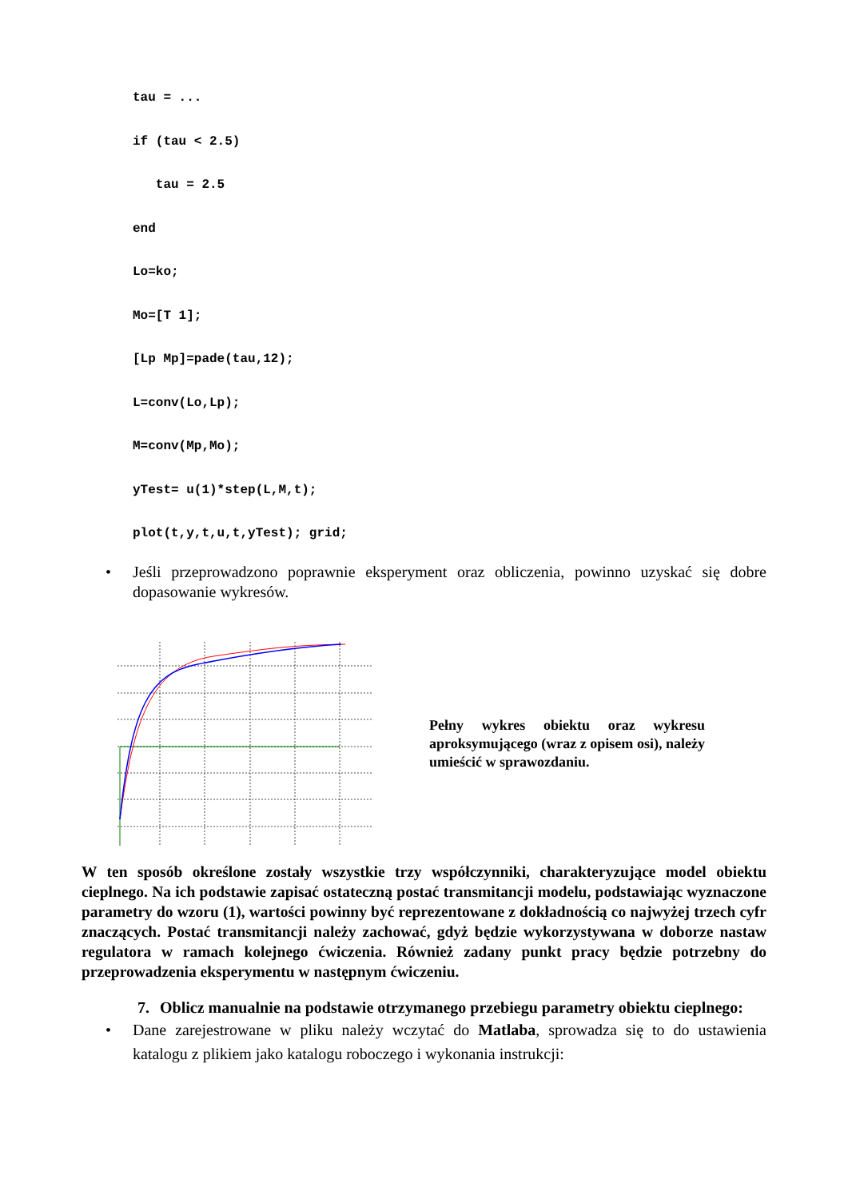tau = ...
if (tau < 2.5)
   tau = 2.5
end
Lo=ko;
Mo=[T 1];
[Lp Mp]=pade(tau,12);
L=conv(Lo,Lp);
M=conv(Mp,Mo);
yTest= u(1)*step(L,M,t);
plot(t,y,t,u,t,yTest); grid;
• Jeśli przeprowadzono poprawnie eksperyment oraz obliczenia, powinno uzyskać się dobre dopasowanie wykresów.
Pełny wykres obiektu oraz wykresu aproksymującego (wraz z opisem osi), należy umieścić w sprawozdaniu.
W ten sposób określone zostały wszystkie trzy współczynniki, charakteryzujące model obiektu cieplnego. Na ich podstawie zapisać ostateczną postać transmitancji modelu, podstawiając wyznaczone parametry do wzoru (1), wartości powinny być reprezentowane z dokładnością co najwyżej trzech cyfr znaczących. Postać transmitancji należy zachować, gdyż będzie wykorzystywana w doborze nastaw regulatora w ramach kolejnego ćwiczenia. Również zadany punkt pracy będzie potrzebny do przeprowadzenia eksperymentu w następnym ćwiczeniu.
7. Oblicz manualnie na podstawie otrzymanego przebiegu parametry obiektu cieplnego:
• Dane zarejestrowane w pliku należy wczytać do Matlaba, sprowadza się to do ustawienia katalogu z plikiem jako katalogu roboczego i wykonania instrukcji: